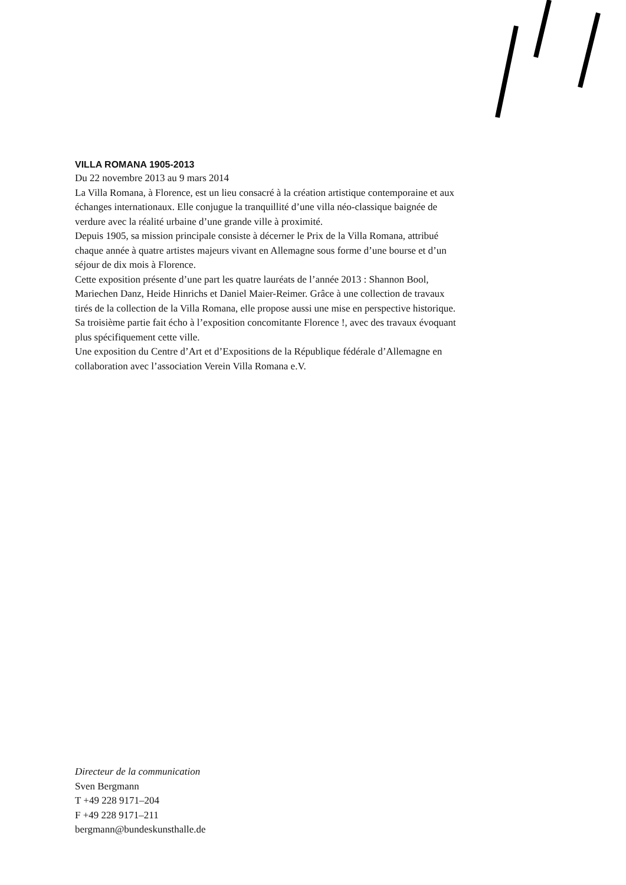VILLA ROMANA 1905-2013
Du 22 novembre 2013 au 9 mars 2014
La Villa Romana, à Florence, est un lieu consacré à la création artistique contemporaine et aux échanges internationaux. Elle conjugue la tranquillité d’une villa néo-classique baignée de verdure avec la réalité urbaine d’une grande ville à proximité.
Depuis 1905, sa mission principale consiste à décerner le Prix de la Villa Romana, attribué chaque année à quatre artistes majeurs vivant en Allemagne sous forme d’une bourse et d’un séjour de dix mois à Florence.
Cette exposition présente d’une part les quatre lauréats de l’année 2013 : Shannon Bool, Mariechen Danz, Heide Hinrichs et Daniel Maier-Reimer. Grâce à une collection de travaux tirés de la collection de la Villa Romana, elle propose aussi une mise en perspective historique. Sa troisième partie fait écho à l’exposition concomitante Florence !, avec des travaux évoquant plus spécifiquement cette ville.
Une exposition du Centre d’Art et d’Expositions de la République fédérale d’Allemagne en collaboration avec l’association Verein Villa Romana e.V.
Directeur de la communication
Sven Bergmann
T +49 228 9171–204
F +49 228 9171–211
bergmann@bundeskunsthalle.de